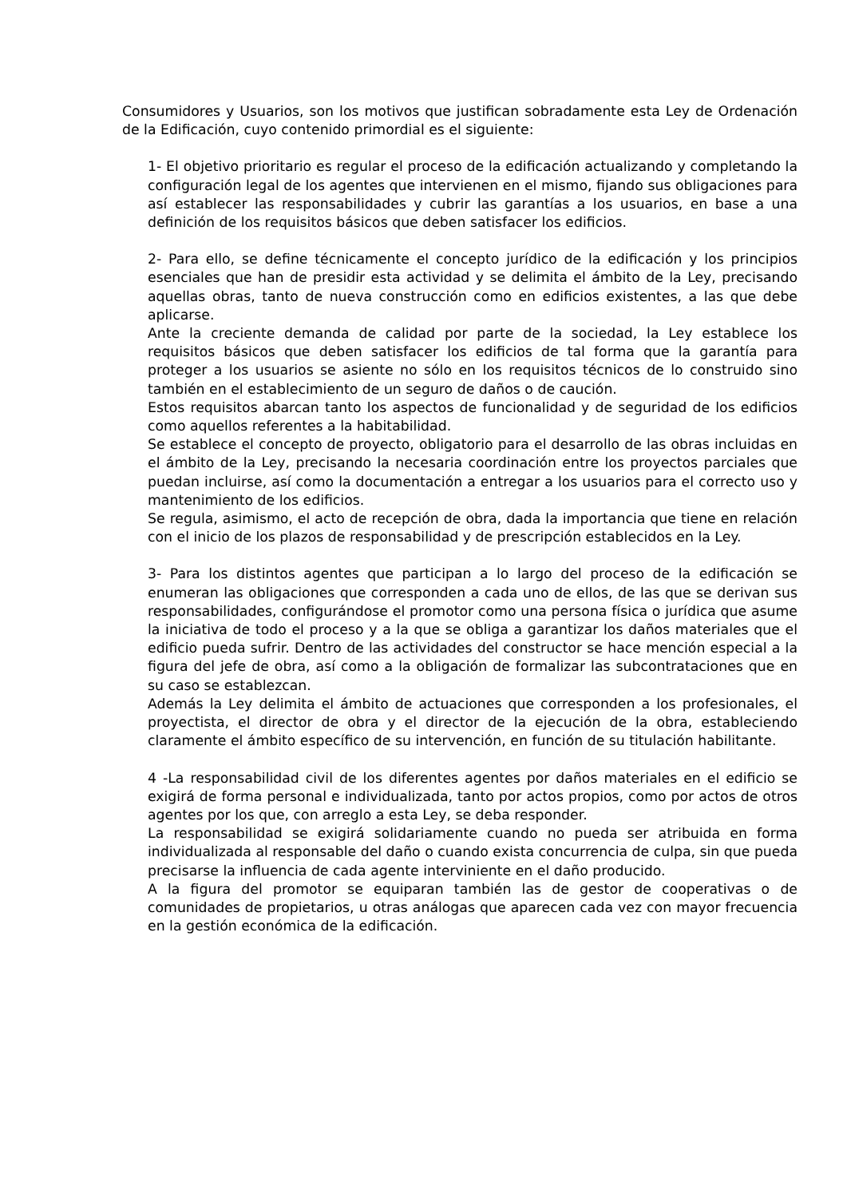Consumidores y Usuarios, son los motivos que justifican sobradamente esta Ley de Ordenación de la Edificación, cuyo contenido primordial es el siguiente:
1- El objetivo prioritario es regular el proceso de la edificación actualizando y completando la configuración legal de los agentes que intervienen en el mismo, fijando sus obligaciones para así establecer las responsabilidades y cubrir las garantías a los usuarios, en base a una definición de los requisitos básicos que deben satisfacer los edificios.
2- Para ello, se define técnicamente el concepto jurídico de la edificación y los principios esenciales que han de presidir esta actividad y se delimita el ámbito de la Ley, precisando aquellas obras, tanto de nueva construcción como en edificios existentes, a las que debe aplicarse.
Ante la creciente demanda de calidad por parte de la sociedad, la Ley establece los requisitos básicos que deben satisfacer los edificios de tal forma que la garantía para proteger a los usuarios se asiente no sólo en los requisitos técnicos de lo construido sino también en el establecimiento de un seguro de daños o de caución.
Estos requisitos abarcan tanto los aspectos de funcionalidad y de seguridad de los edificios como aquellos referentes a la habitabilidad.
Se establece el concepto de proyecto, obligatorio para el desarrollo de las obras incluidas en el ámbito de la Ley, precisando la necesaria coordinación entre los proyectos parciales que puedan incluirse, así como la documentación a entregar a los usuarios para el correcto uso y mantenimiento de los edificios.
Se regula, asimismo, el acto de recepción de obra, dada la importancia que tiene en relación con el inicio de los plazos de responsabilidad y de prescripción establecidos en la Ley.
3- Para los distintos agentes que participan a lo largo del proceso de la edificación se enumeran las obligaciones que corresponden a cada uno de ellos, de las que se derivan sus responsabilidades, configurándose el promotor como una persona física o jurídica que asume la iniciativa de todo el proceso y a la que se obliga a garantizar los daños materiales que el edificio pueda sufrir. Dentro de las actividades del constructor se hace mención especial a la figura del jefe de obra, así como a la obligación de formalizar las subcontrataciones que en su caso se establezcan.
Además la Ley delimita el ámbito de actuaciones que corresponden a los profesionales, el proyectista, el director de obra y el director de la ejecución de la obra, estableciendo claramente el ámbito específico de su intervención, en función de su titulación habilitante.
4 -La responsabilidad civil de los diferentes agentes por daños materiales en el edificio se exigirá de forma personal e individualizada, tanto por actos propios, como por actos de otros agentes por los que, con arreglo a esta Ley, se deba responder.
La responsabilidad se exigirá solidariamente cuando no pueda ser atribuida en forma individualizada al responsable del daño o cuando exista concurrencia de culpa, sin que pueda precisarse la influencia de cada agente interviniente en el daño producido.
A la figura del promotor se equiparan también las de gestor de cooperativas o de comunidades de propietarios, u otras análogas que aparecen cada vez con mayor frecuencia en la gestión económica de la edificación.